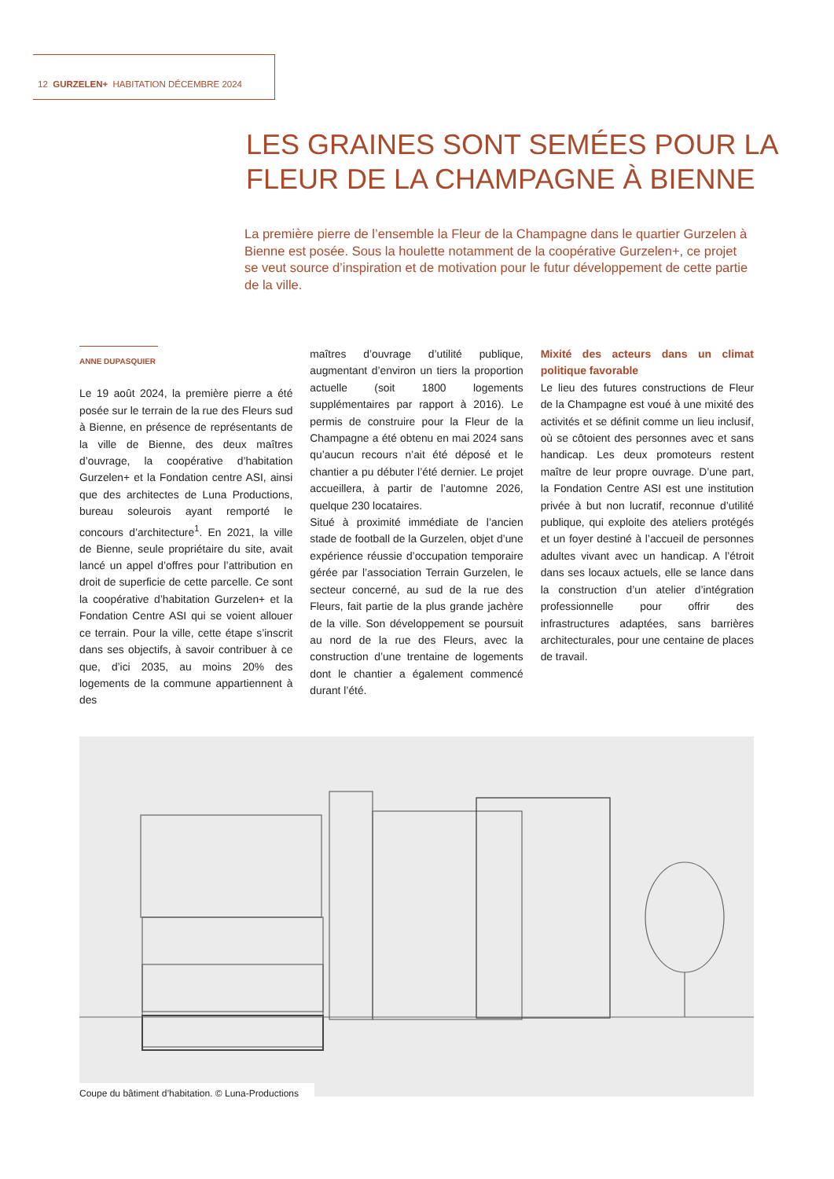12 GURZELEN+ HABITATION DÉCEMBRE 2024
LES GRAINES SONT SEMÉES POUR LA FLEUR DE LA CHAMPAGNE À BIENNE
La première pierre de l’ensemble la Fleur de la Champagne dans le quartier Gurzelen à Bienne est posée. Sous la houlette notamment de la coopérative Gurzelen+, ce projet se veut source d’inspiration et de motivation pour le futur développement de cette partie de la ville.
ANNE DUPASQUIER
Le 19 août 2024, la première pierre a été posée sur le terrain de la rue des Fleurs sud à Bienne, en présence de représentants de la ville de Bienne, des deux maîtres d’ouvrage, la coopérative d’habitation Gurzelen+ et la Fondation centre ASI, ainsi que des architectes de Luna Productions, bureau soleurois ayant remporté le concours d’architecture<sup>1</sup>. En 2021, la ville de Bienne, seule propriétaire du site, avait lancé un appel d’offres pour l’attribution en droit de superficie de cette parcelle. Ce sont la coopérative d’habitation Gurzelen+ et la Fondation Centre ASI qui se voient allouer ce terrain. Pour la ville, cette étape s’inscrit dans ses objectifs, à savoir contribuer à ce que, d’ici 2035, au moins 20% des logements de la commune appartiennent à des
maîtres d’ouvrage d’utilité publique, augmentant d’environ un tiers la proportion actuelle (soit 1800 logements supplémentaires par rapport à 2016). Le permis de construire pour la Fleur de la Champagne a été obtenu en mai 2024 sans qu’aucun recours n’ait été déposé et le chantier a pu débuter l’été dernier. Le projet accueillera, à partir de l’automne 2026, quelque 230 locataires.
Situé à proximité immédiate de l’ancien stade de football de la Gurzelen, objet d’une expérience réussie d’occupation temporaire gérée par l’association Terrain Gurzelen, le secteur concerné, au sud de la rue des Fleurs, fait partie de la plus grande jachère de la ville. Son développement se poursuit au nord de la rue des Fleurs, avec la construction d’une trentaine de logements dont le chantier a également commencé durant l’été.
Mixité des acteurs dans un climat politique favorable
Le lieu des futures constructions de Fleur de la Champagne est voué à une mixité des activités et se définit comme un lieu inclusif, où se côtoient des personnes avec et sans handicap. Les deux promoteurs restent maître de leur propre ouvrage. D’une part, la Fondation Centre ASI est une institution privée à but non lucratif, reconnue d’utilité publique, qui exploite des ateliers protégés et un foyer destiné à l’accueil de personnes adultes vivant avec un handicap. A l’étroit dans ses locaux actuels, elle se lance dans la construction d’un atelier d’intégration professionnelle pour offrir des infrastructures adaptées, sans barrières architecturales, pour une centaine de places de travail.
Coupe du bâtiment d’habitation. © Luna-Productions